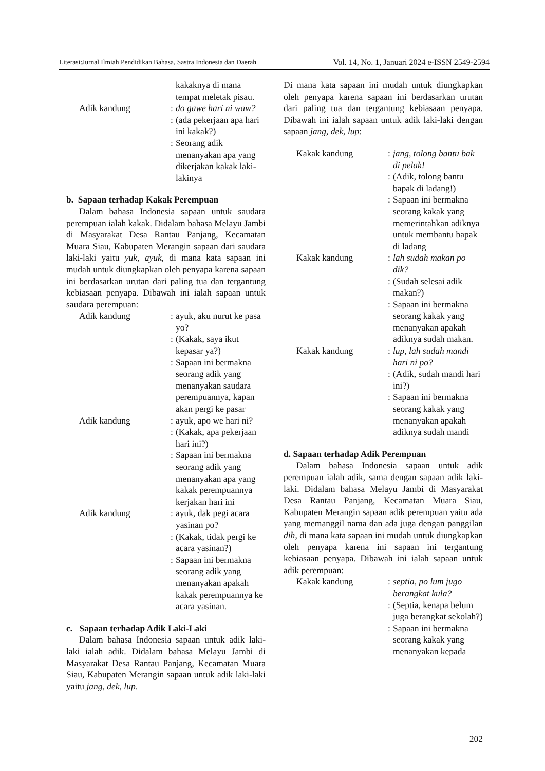Literasi:Jurnal Ilmiah Pendidikan Bahasa, Sastra Indonesia dan Daerah Vol. 14, No. 1, Januari 2024 e-ISSN 2549-2594
kakaknya di mana tempat meletak pisau.
Adik kandung :
do gawe hari ni waw?
:
(ada pekerjaan apa hari ini kakak?)
:
Seorang adik menanyakan apa yang dikerjakan kakak laki-lakinya
b. Sapaan terhadap Kakak Perempuan
Dalam bahasa Indonesia sapaan untuk saudara perempuan ialah kakak. Didalam bahasa Melayu Jambi di Masyarakat Desa Rantau Panjang, Kecamatan Muara Siau, Kabupaten Merangin sapaan dari saudara laki-laki yaitu yuk, ayuk, di mana kata sapaan ini mudah untuk diungkapkan oleh penyapa karena sapaan ini berdasarkan urutan dari paling tua dan tergantung kebiasaan penyapa. Dibawah ini ialah sapaan untuk saudara perempuan:
Adik kandung :
ayuk, aku nurut ke pasa yo?
:
(Kakak, saya ikut kepasar ya?)
:
Sapaan ini bermakna seorang adik yang menanyakan saudara perempuannya, kapan akan pergi ke pasar
Adik kandung :
ayuk, apo we hari ni?
:
(Kakak, apa pekerjaan hari ini?)
:
Sapaan ini bermakna seorang adik yang menanyakan apa yang kakak perempuannya kerjakan hari ini
Adik kandung :
ayuk, dak pegi acara yasinan po?
:
(Kakak, tidak pergi ke acara yasinan?)
:
Sapaan ini bermakna seorang adik yang menanyakan apakah kakak perempuannya ke acara yasinan.
c. Sapaan terhadap Adik Laki-Laki
Dalam bahasa Indonesia sapaan untuk adik laki-laki ialah adik. Didalam bahasa Melayu Jambi di Masyarakat Desa Rantau Panjang, Kecamatan Muara Siau, Kabupaten Merangin sapaan untuk adik laki-laki yaitu jang, dek, lup.
Di mana kata sapaan ini mudah untuk diungkapkan oleh penyapa karena sapaan ini berdasarkan urutan dari paling tua dan tergantung kebiasaan penyapa. Dibawah ini ialah sapaan untuk adik laki-laki dengan sapaan jang, dek, lup:
Kakak kandung :
jang, tolong bantu bak di pelak!
:
(Adik, tolong bantu bapak di ladang!)
:
Sapaan ini bermakna seorang kakak yang memerintahkan adiknya untuk membantu bapak di ladang
Kakak kandung :
lah sudah makan po dik?
:
(Sudah selesai adik makan?)
:
Sapaan ini bermakna seorang kakak yang menanyakan apakah adiknya sudah makan.
Kakak kandung :
lup, lah sudah mandi hari ni po?
:
(Adik, sudah mandi hari ini?)
:
Sapaan ini bermakna seorang kakak yang menanyakan apakah adiknya sudah mandi
d. Sapaan terhadap Adik Perempuan
Dalam bahasa Indonesia sapaan untuk adik perempuan ialah adik, sama dengan sapaan adik laki-laki. Didalam bahasa Melayu Jambi di Masyarakat Desa Rantau Panjang, Kecamatan Muara Siau, Kabupaten Merangin sapaan adik perempuan yaitu ada yang memanggil nama dan ada juga dengan panggilan dih, di mana kata sapaan ini mudah untuk diungkapkan oleh penyapa karena ini sapaan ini tergantung kebiasaan penyapa. Dibawah ini ialah sapaan untuk adik perempuan:
Kakak kandung :
septia, po lum jugo berangkat kula?
:
(Septia, kenapa belum juga berangkat sekolah?)
:
Sapaan ini bermakna seorang kakak yang menanyakan kepada
202